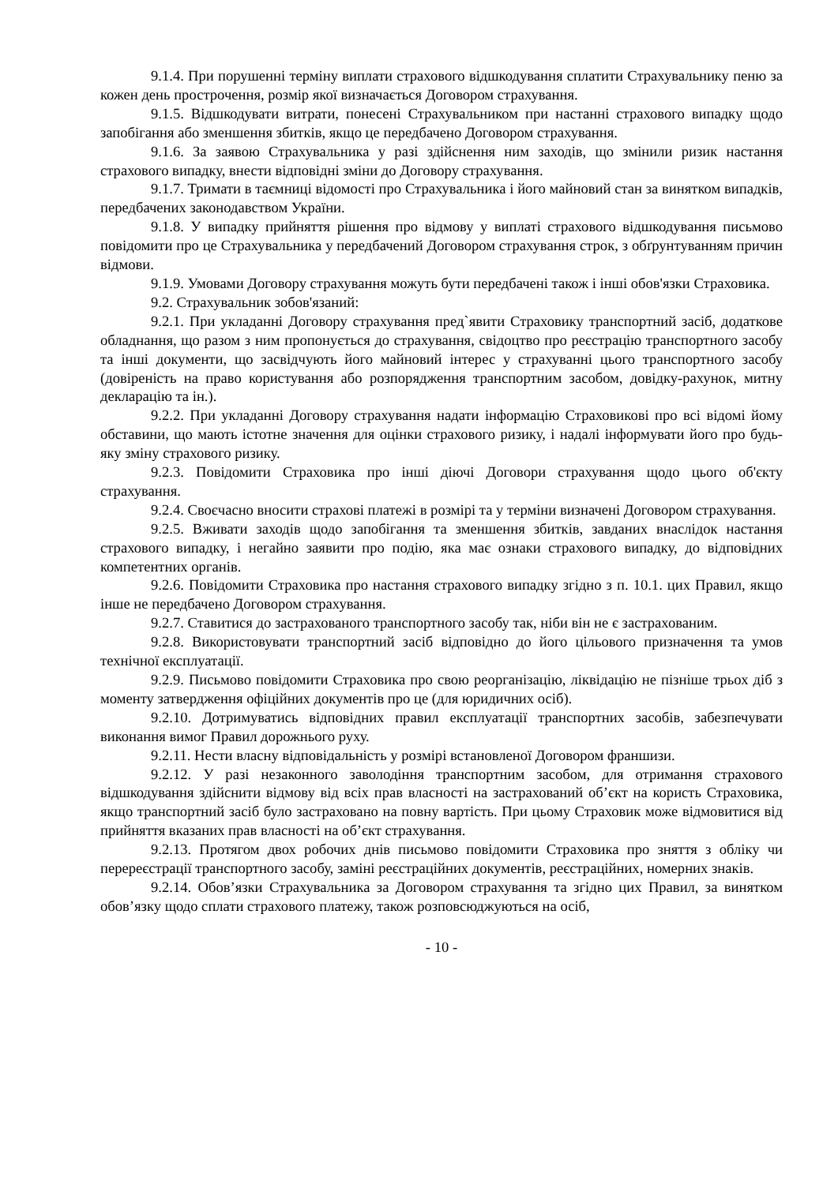9.1.4. При порушенні терміну виплати страхового відшкодування сплатити Страхувальнику пеню за кожен день прострочення, розмір якої визначається Договором страхування.
9.1.5. Відшкодувати витрати, понесені Страхувальником при настанні страхового випадку щодо запобігання або зменшення збитків, якщо це передбачено Договором страхування.
9.1.6. За заявою Страхувальника у разі здійснення ним заходів, що змінили ризик настання страхового випадку, внести відповідні зміни до Договору страхування.
9.1.7. Тримати в таємниці відомості про Страхувальника і його майновий стан за винятком випадків, передбачених законодавством України.
9.1.8. У випадку прийняття рішення про відмову у виплаті страхового відшкодування письмово повідомити про це Страхувальника у передбачений Договором страхування строк, з обґрунтуванням причин відмови.
9.1.9. Умовами Договору страхування можуть бути передбачені також і інші обов'язки Страховика.
9.2. Страхувальник зобов'язаний:
9.2.1. При укладанні Договору страхування пред`явити Страховику транспортний засіб, додаткове обладнання, що разом з ним пропонується до страхування, свідоцтво про реєстрацію транспортного засобу та інші документи, що засвідчують його майновий інтерес у страхуванні цього транспортного засобу (довіреність на право користування або розпорядження транспортним засобом, довідку-рахунок, митну декларацію та ін.).
9.2.2. При укладанні Договору страхування надати інформацію Страховикові про всі відомі йому обставини, що мають істотне значення для оцінки страхового ризику, і надалі інформувати його про будь-яку зміну страхового ризику.
9.2.3. Повідомити Страховика про інші діючі Договори страхування щодо цього об'єкту страхування.
9.2.4. Своєчасно вносити страхові платежі в розмірі та у терміни визначені Договором страхування.
9.2.5. Вживати заходів щодо запобігання та зменшення збитків, завданих внаслідок настання страхового випадку, і негайно заявити про подію, яка має ознаки страхового випадку, до відповідних компетентних органів.
9.2.6. Повідомити Страховика про настання страхового випадку згідно з п. 10.1. цих Правил, якщо інше не передбачено Договором страхування.
9.2.7. Ставитися до застрахованого транспортного засобу так, ніби він не є застрахованим.
9.2.8. Використовувати транспортний засіб відповідно до його цільового призначення та умов технічної експлуатації.
9.2.9. Письмово повідомити Страховика про свою реорганізацію, ліквідацію не пізніше трьох діб з моменту затвердження офіційних документів про це (для юридичних осіб).
9.2.10. Дотримуватись відповідних правил експлуатації транспортних засобів, забезпечувати виконання вимог Правил дорожнього руху.
9.2.11. Нести власну відповідальність у розмірі встановленої Договором франшизи.
9.2.12. У разі незаконного заволодіння транспортним засобом, для отримання страхового відшкодування здійснити відмову від всіх прав власності на застрахований об’єкт на користь Страховика, якщо транспортний засіб було застраховано на повну вартість. При цьому Страховик може відмовитися від прийняття вказаних прав власності на об’єкт страхування.
9.2.13. Протягом двох робочих днів письмово повідомити Страховика про зняття з обліку чи перереєстрації транспортного засобу, заміні реєстраційних документів, реєстраційних, номерних знаків.
9.2.14. Обов’язки Страхувальника за Договором страхування та згідно цих Правил, за винятком обов’язку щодо сплати страхового платежу, також розповсюджуються на осіб,
- 10 -